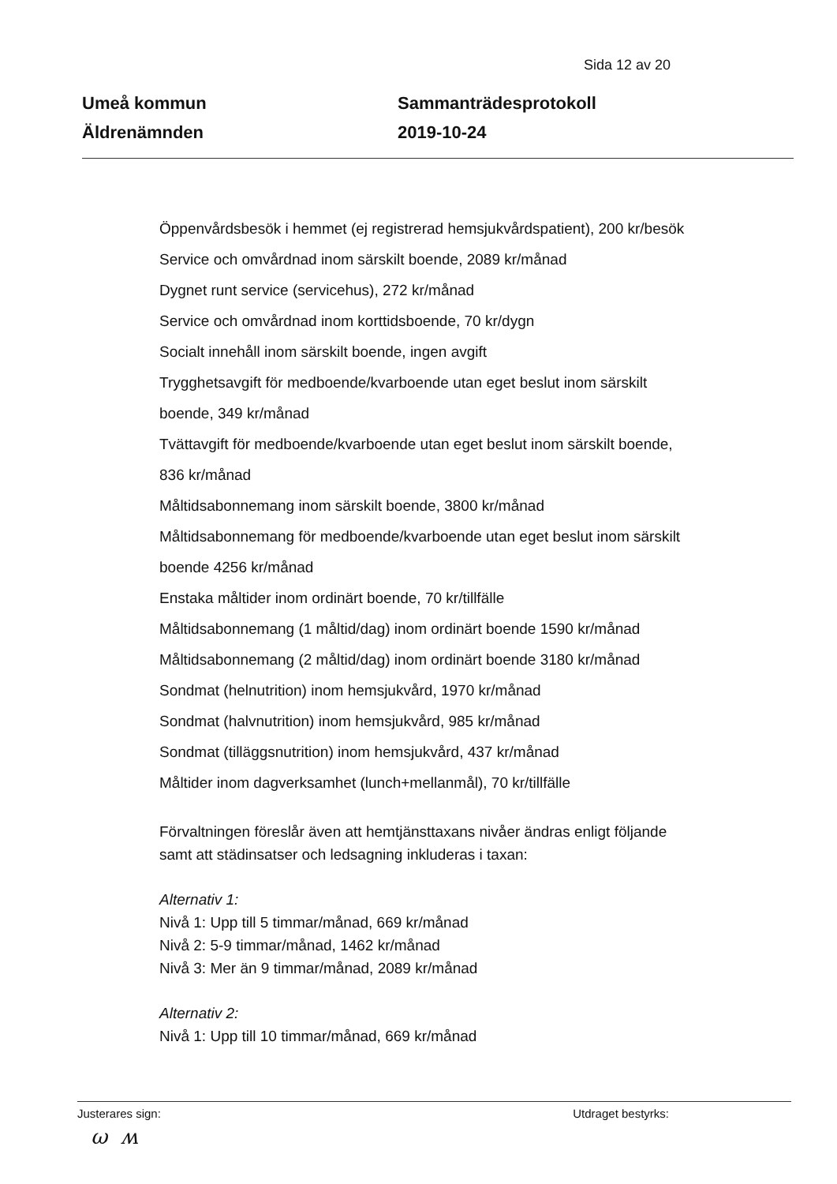Sida 12 av 20
Umeå kommun
Äldrenämnden
Sammanträdesprotokoll
2019-10-24
Öppenvårdsbesök i hemmet (ej registrerad hemsjukvårdspatient), 200 kr/besök
Service och omvårdnad inom särskilt boende, 2089 kr/månad
Dygnet runt service (servicehus), 272 kr/månad
Service och omvårdnad inom korttidsboende, 70 kr/dygn
Socialt innehåll inom särskilt boende, ingen avgift
Trygghetsavgift för medboende/kvarboende utan eget beslut inom särskilt boende, 349 kr/månad
Tvättavgift för medboende/kvarboende utan eget beslut inom särskilt boende, 836 kr/månad
Måltidsabonnemang inom särskilt boende, 3800 kr/månad
Måltidsabonnemang för medboende/kvarboende utan eget beslut inom särskilt boende 4256 kr/månad
Enstaka måltider inom ordinärt boende, 70 kr/tillfälle
Måltidsabonnemang (1 måltid/dag) inom ordinärt boende 1590 kr/månad
Måltidsabonnemang (2 måltid/dag) inom ordinärt boende 3180 kr/månad
Sondmat (helnutrition) inom hemsjukvård, 1970 kr/månad
Sondmat (halvnutrition) inom hemsjukvård, 985 kr/månad
Sondmat (tilläggsnutrition) inom hemsjukvård, 437 kr/månad
Måltider inom dagverksamhet (lunch+mellanmål), 70 kr/tillfälle
Förvaltningen föreslår även att hemtjänsttaxans nivåer ändras enligt följande samt att städinsatser och ledsagning inkluderas i taxan:
Alternativ 1:
Nivå 1: Upp till 5 timmar/månad, 669 kr/månad
Nivå 2: 5-9 timmar/månad, 1462 kr/månad
Nivå 3: Mer än 9 timmar/månad, 2089 kr/månad
Alternativ 2:
Nivå 1: Upp till 10 timmar/månad, 669 kr/månad
Justerares sign: Utdraget bestyrks:
ω ʍ